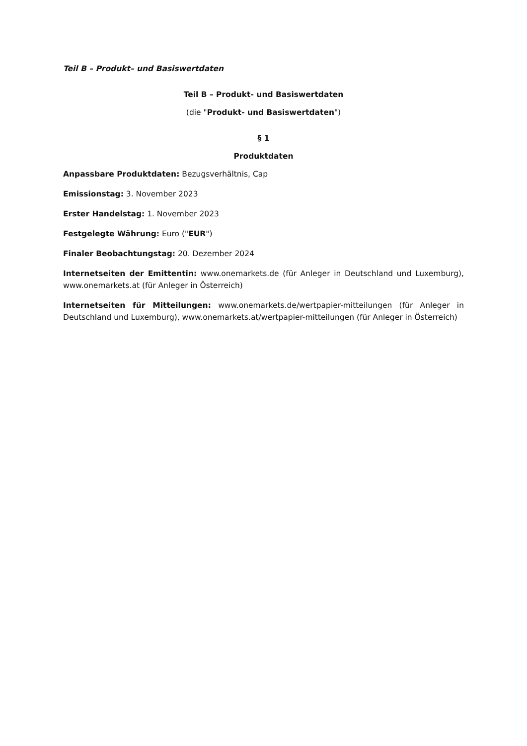Teil B – Produkt– und Basiswertdaten
Teil B – Produkt- und Basiswertdaten
(die "Produkt- und Basiswertdaten")
§ 1
Produktdaten
Anpassbare Produktdaten: Bezugsverhältnis, Cap
Emissionstag: 3. November 2023
Erster Handelstag: 1. November 2023
Festgelegte Währung: Euro ("EUR")
Finaler Beobachtungstag: 20. Dezember 2024
Internetseiten der Emittentin: www.onemarkets.de (für Anleger in Deutschland und Luxemburg), www.onemarkets.at (für Anleger in Österreich)
Internetseiten für Mitteilungen: www.onemarkets.de/wertpapier-mitteilungen (für Anleger in Deutschland und Luxemburg), www.onemarkets.at/wertpapier-mitteilungen (für Anleger in Österreich)